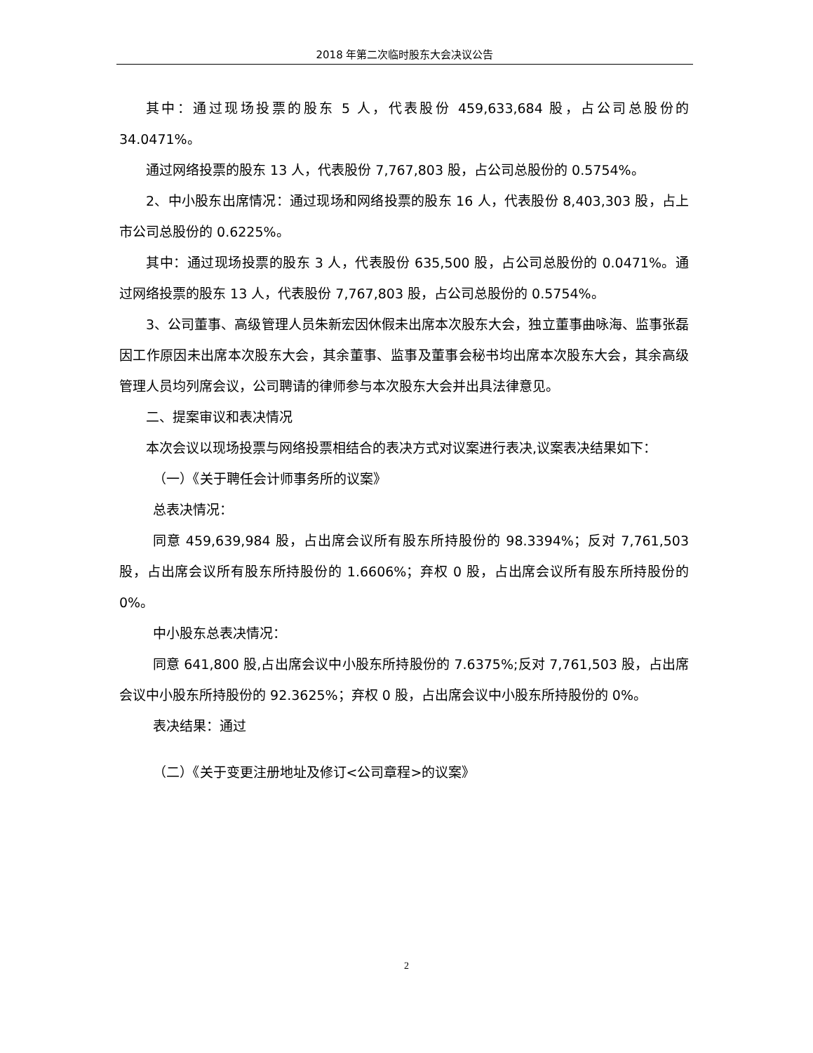2018 年第二次临时股东大会决议公告
其中：通过现场投票的股东 5 人，代表股份 459,633,684 股，占公司总股份的 34.0471%。
通过网络投票的股东 13 人，代表股份 7,767,803 股，占公司总股份的 0.5754%。
2、中小股东出席情况：通过现场和网络投票的股东 16 人，代表股份 8,403,303 股，占上市公司总股份的 0.6225%。
其中：通过现场投票的股东 3 人，代表股份 635,500 股，占公司总股份的 0.0471%。通过网络投票的股东 13 人，代表股份 7,767,803 股，占公司总股份的 0.5754%。
3、公司董事、高级管理人员朱新宏因休假未出席本次股东大会，独立董事曲咏海、监事张磊因工作原因未出席本次股东大会，其余董事、监事及董事会秘书均出席本次股东大会，其余高级管理人员均列席会议，公司聘请的律师参与本次股东大会并出具法律意见。
二、提案审议和表决情况
本次会议以现场投票与网络投票相结合的表决方式对议案进行表决,议案表决结果如下：
（一）《关于聘任会计师事务所的议案》
总表决情况：
同意 459,639,984 股，占出席会议所有股东所持股份的 98.3394%；反对 7,761,503 股，占出席会议所有股东所持股份的 1.6606%；弃权 0 股，占出席会议所有股东所持股份的 0%。
中小股东总表决情况：
同意 641,800 股,占出席会议中小股东所持股份的 7.6375%;反对 7,761,503 股，占出席会议中小股东所持股份的 92.3625%；弃权 0 股，占出席会议中小股东所持股份的 0%。
表决结果：通过
（二）《关于变更注册地址及修订<公司章程>的议案》
2